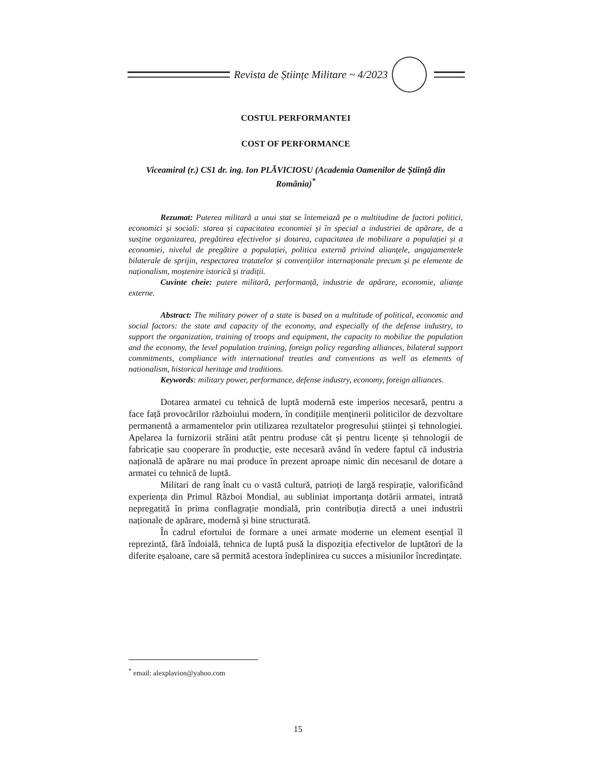Revista de Științe Militare ~ 4/2023
COSTUL PERFORMANTEI
COST OF PERFORMANCE
Viceamiral (r.) CS1 dr. ing. Ion PLĂVICIOSU (Academia Oamenilor de Știință din România)<sup>*</sup>
Rezumat: Puterea militară a unui stat se întemeiază pe o multitudine de factori politici, economici și sociali: starea și capacitatea economiei și în special a industriei de apărare, de a susține organizarea, pregătirea efectivelor și dotarea, capacitatea de mobilizare a populației și a economiei, nivelul de pregătire a populației, politica externă privind alianțele, angajamentele bilaterale de sprijin, respectarea tratatelor și convențiilor internaționale precum și pe elemente de naționalism, moștenire istorică și tradiții.
Cuvinte cheie: putere militară, performanță, industrie de apărare, economie, alianțe externe.
Abstract: The military power of a state is based on a multitude of political, economic and social factors: the state and capacity of the economy, and especially of the defense industry, to support the organization, training of troops and equipment, the capacity to mobilize the population and the economy, the level population training, foreign policy regarding alliances, bilateral support commitments, compliance with international treaties and conventions as well as elements of nationalism, historical heritage and traditions.
Keywords: military power, performance, defense industry, economy, foreign alliances.
Dotarea armatei cu tehnică de luptă modernă este imperios necesară, pentru a face față provocărilor războiului modern, în condițiile menținerii politicilor de dezvoltare permanentă a armamentelor prin utilizarea rezultatelor progresului științei și tehnologiei. Apelarea la furnizorii străini atât pentru produse cât și pentru licențe și tehnologii de fabricație sau cooperare în producție, este necesară având în vedere faptul că industria națională de apărare nu mai produce în prezent aproape nimic din necesarul de dotare a armatei cu tehnică de luptă.
Militari de rang înalt cu o vastă cultură, patrioți de largă respirație, valorificând experiența din Primul Război Mondial, au subliniat importanța dotării armatei, intrată nepregatită în prima conflagrație mondială, prin contribuția directă a unei industrii naționale de apărare, modernă și bine structurată.
În cadrul efortului de formare a unei armate moderne un element esențial îl reprezintă, fără îndoială, tehnica de luptă pusă la dispoziția efectivelor de luptători de la diferite eșaloane, care să permită acestora îndeplinirea cu succes a misiunilor încredințate.
<sup>*</sup> email: alexplavion@yahoo.com
15